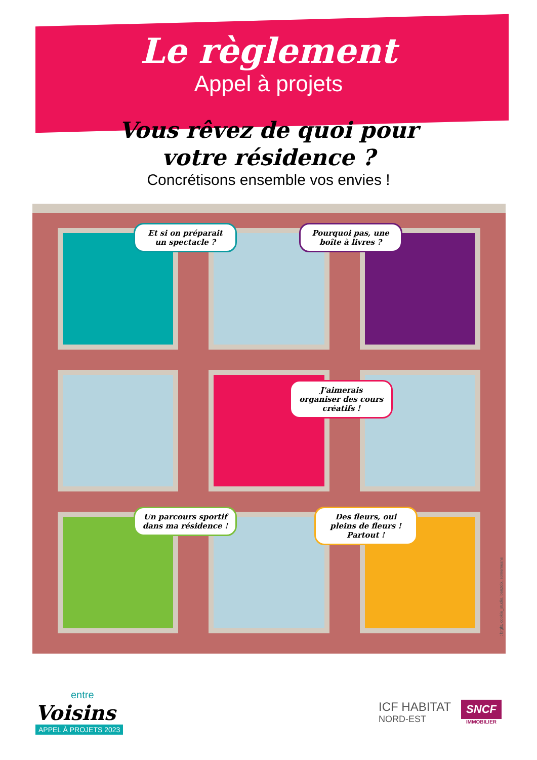Le règlement
Appel à projets
Vous rêvez de quoi pour
votre résidence ?
Concrétisons ensemble vos envies !
Et si on préparait un spectacle ?
Pourquoi pas, une boîte à livres ?
J'aimerais organiser des cours créatifs !
Un parcours sportif dans ma résidence !
Des fleurs, oui pleins de fleurs ! Partout !
: brgfx, cookie_studio, benzoix, somemeans
entre
Voisins
APPEL À PROJETS 2023
ICF HABITAT
NORD-EST
SNCF
IMMOBILIER